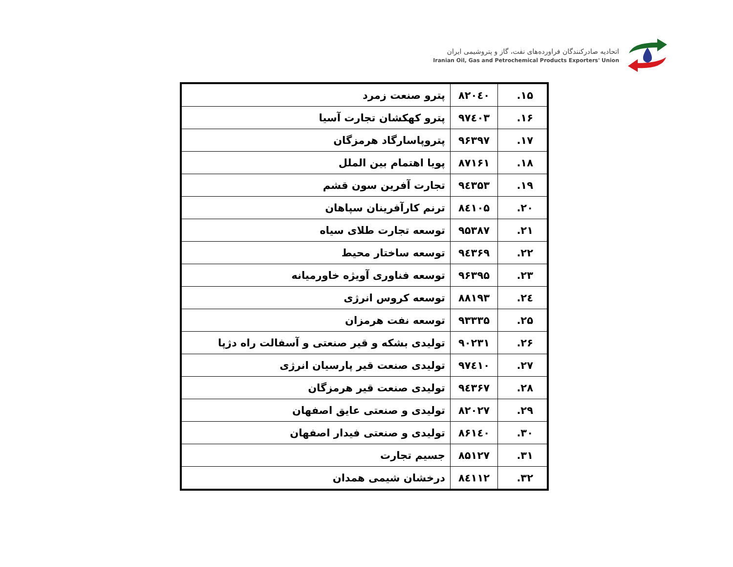اتحادیه صادرکنندگان فراورده‌های نفت، گاز و پتروشیمی ایران
Iranian Oil, Gas and Petrochemical Products Exporters' Union
| ۱۵. | ۸۲۰٤۰ | پترو صنعت زمرد |
| ۱۶. | ۹۷٤۰۳ | پترو کهکشان تجارت آسیا |
| ۱۷. | ۹۶۳۹۷ | پتروپاسارگاد هرمزگان |
| ۱۸. | ۸۷۱۶۱ | پویا اهتمام بین الملل |
| ۱۹. | ۹٤۳۵۳ | تجارت آفرین سون قشم |
| ۲۰. | ۸٤۱۰۵ | ترنم کارآفرینان سپاهان |
| ۲۱. | ۹۵۳۸۷ | توسعه تجارت طلای سیاه |
| ۲۲. | ۹٤۳۶۹ | توسعه ساختار محیط |
| ۲۳. | ۹۶۳۹۵ | توسعه فناوری آویژه خاورمیانه |
| ۲٤. | ۸۸۱۹۳ | توسعه کروس انرژی |
| ۲۵. | ۹۳۳۳۵ | توسعه نفت هرمزان |
| ۲۶. | ۹۰۲۳۱ | تولیدی بشکه و قیر صنعتی و آسفالت راه دژپا |
| ۲۷. | ۹۷٤۱۰ | تولیدی صنعت قیر پارسیان انرژی |
| ۲۸. | ۹٤۳۶۷ | تولیدی صنعت قیر هرمزگان |
| ۲۹. | ۸۲۰۲۷ | تولیدی و صنعتی عایق اصفهان |
| ۳۰. | ۸۶۱٤۰ | تولیدی و صنعتی فیدار اصفهان |
| ۳۱. | ۸۵۱۲۷ | جسیم تجارت |
| ۳۲. | ۸٤۱۱۲ | درخشان شیمی همدان |